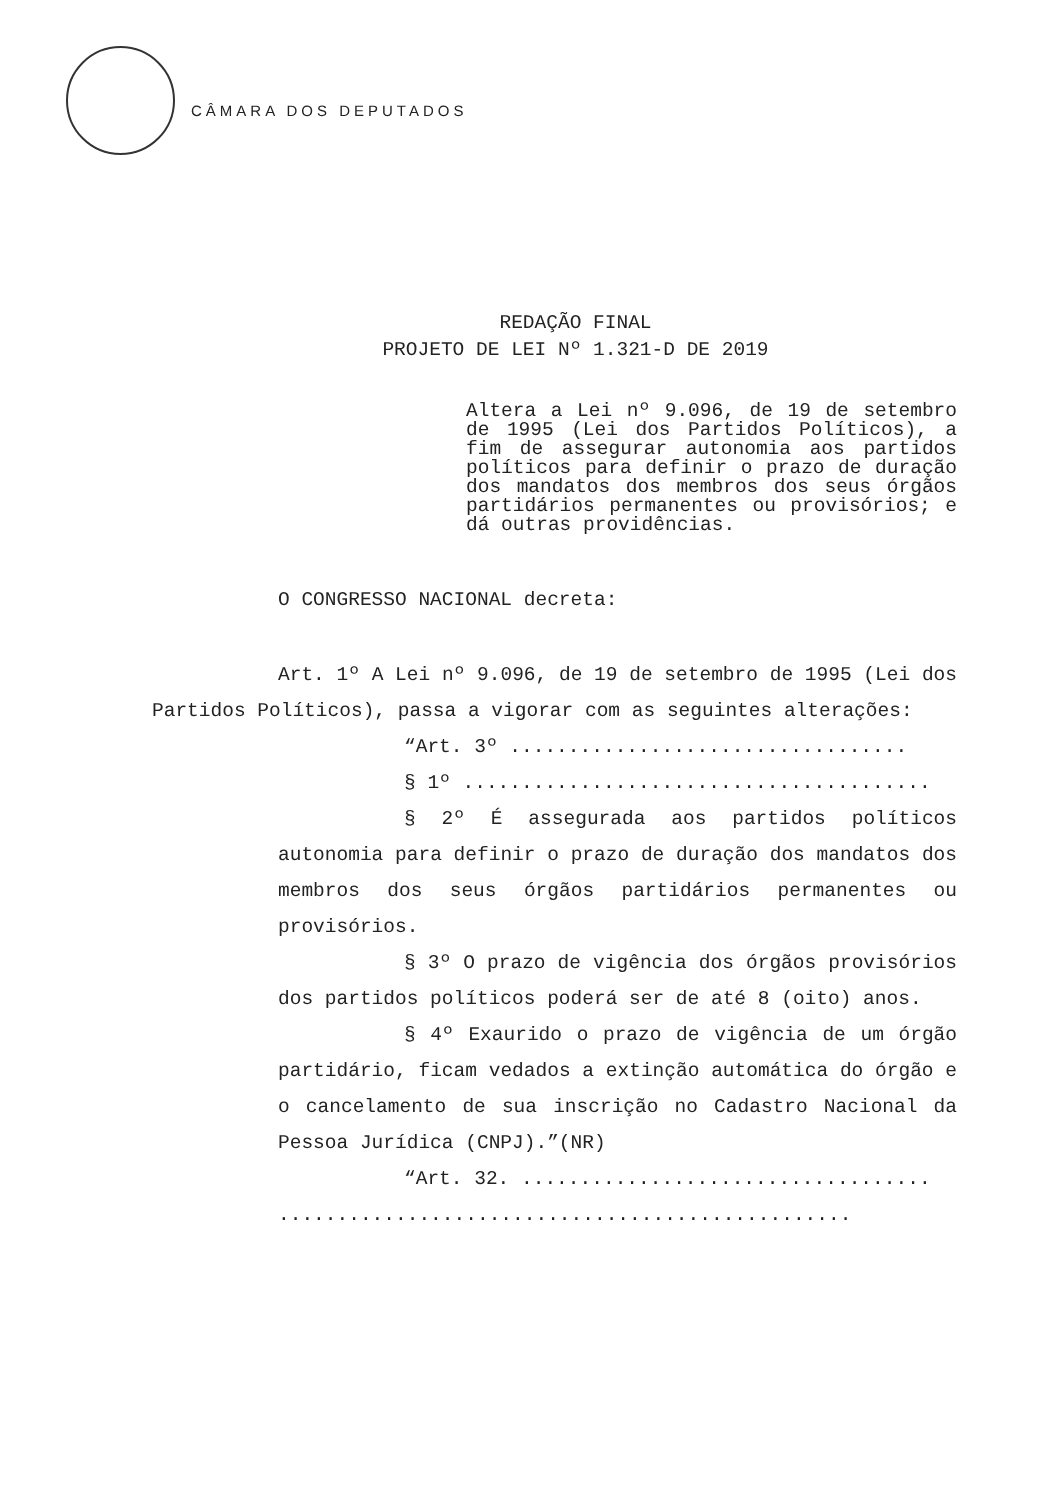CÂMARA DOS DEPUTADOS
REDAÇÃO FINAL
PROJETO DE LEI Nº 1.321-D DE 2019
Altera a Lei nº 9.096, de 19 de setembro de 1995 (Lei dos Partidos Políticos), a fim de assegurar autonomia aos partidos políticos para definir o prazo de duração dos mandatos dos membros dos seus órgãos partidários permanentes ou provisórios; e dá outras providências.
O CONGRESSO NACIONAL decreta:
Art. 1º A Lei nº 9.096, de 19 de setembro de 1995 (Lei dos Partidos Políticos), passa a vigorar com as seguintes alterações:
“Art. 3º ..................................
§ 1º ........................................
§ 2º É assegurada aos partidos políticos autonomia para definir o prazo de duração dos mandatos dos membros dos seus órgãos partidários permanentes ou provisórios.
§ 3º O prazo de vigência dos órgãos provisórios dos partidos políticos poderá ser de até 8 (oito) anos.
§ 4º Exaurido o prazo de vigência de um órgão partidário, ficam vedados a extinção automática do órgão e o cancelamento de sua inscrição no Cadastro Nacional da Pessoa Jurídica (CNPJ).”(NR)
“Art. 32. ...................................
.................................................